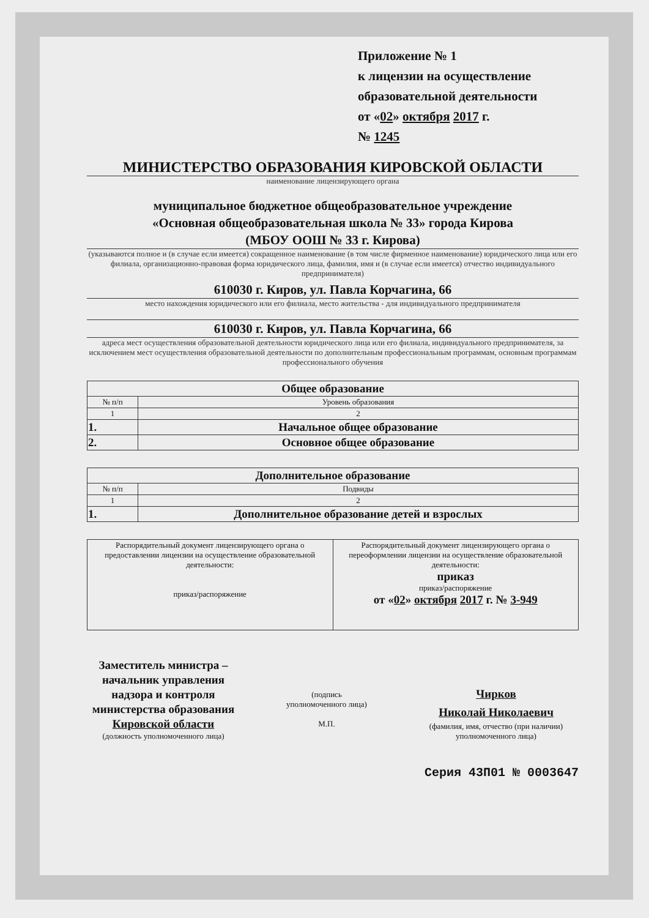Приложение № 1
к лицензии на осуществление
образовательной деятельности
от «02» октября 2017 г.
№ 1245
МИНИСТЕРСТВО ОБРАЗОВАНИЯ КИРОВСКОЙ ОБЛАСТИ
наименование лицензирующего органа
муниципальное бюджетное общеобразовательное учреждение
«Основная общеобразовательная школа № 33» города Кирова
(МБОУ ООШ № 33 г. Кирова)
(указываются полное и (в случае если имеется) сокращенное наименование (в том числе фирменное наименование) юридического лица или его филиала, организационно-правовая форма юридического лица, фамилия, имя и (в случае если имеется) отчество индивидуального предпринимателя)
610030 г. Киров, ул. Павла Корчагина, 66
место нахождения юридического или его филиала, место жительства - для индивидуального предпринимателя
610030 г. Киров, ул. Павла Корчагина, 66
адреса мест осуществления образовательной деятельности юридического лица или его филиала, индивидуального предпринимателя, за исключением мест осуществления образовательной деятельности по дополнительным профессиональным программам, основным программам профессионального обучения
| Общее образование | |
| --- | --- |
| № п/п | Уровень образования |
| 1 | 2 |
| 1. | Начальное общее образование |
| 2. | Основное общее образование |
| Дополнительное образование | |
| --- | --- |
| № п/п | Подвиды |
| 1 | 2 |
| 1. | Дополнительное образование детей и взрослых |
| Распорядительный документ лицензирующего органа о предоставлении лицензии на осуществление образовательной деятельности: приказ/распоряжение | Распорядительный документ лицензирующего органа о переоформлении лицензии на осуществление образовательной деятельности: приказ приказ/распоряжение от « 02 » октября 2017 г. № 3-949 |
Заместитель министра – начальник управления надзора и контроля министерства образования Кировской области
(должность уполномоченного лица)
(подпись
уполномоченного лица)
М.П.
Чирков
Николай Николаевич
(фамилия, имя, отчество (при наличии) уполномоченного лица)
Серия 43П01 № 0003647